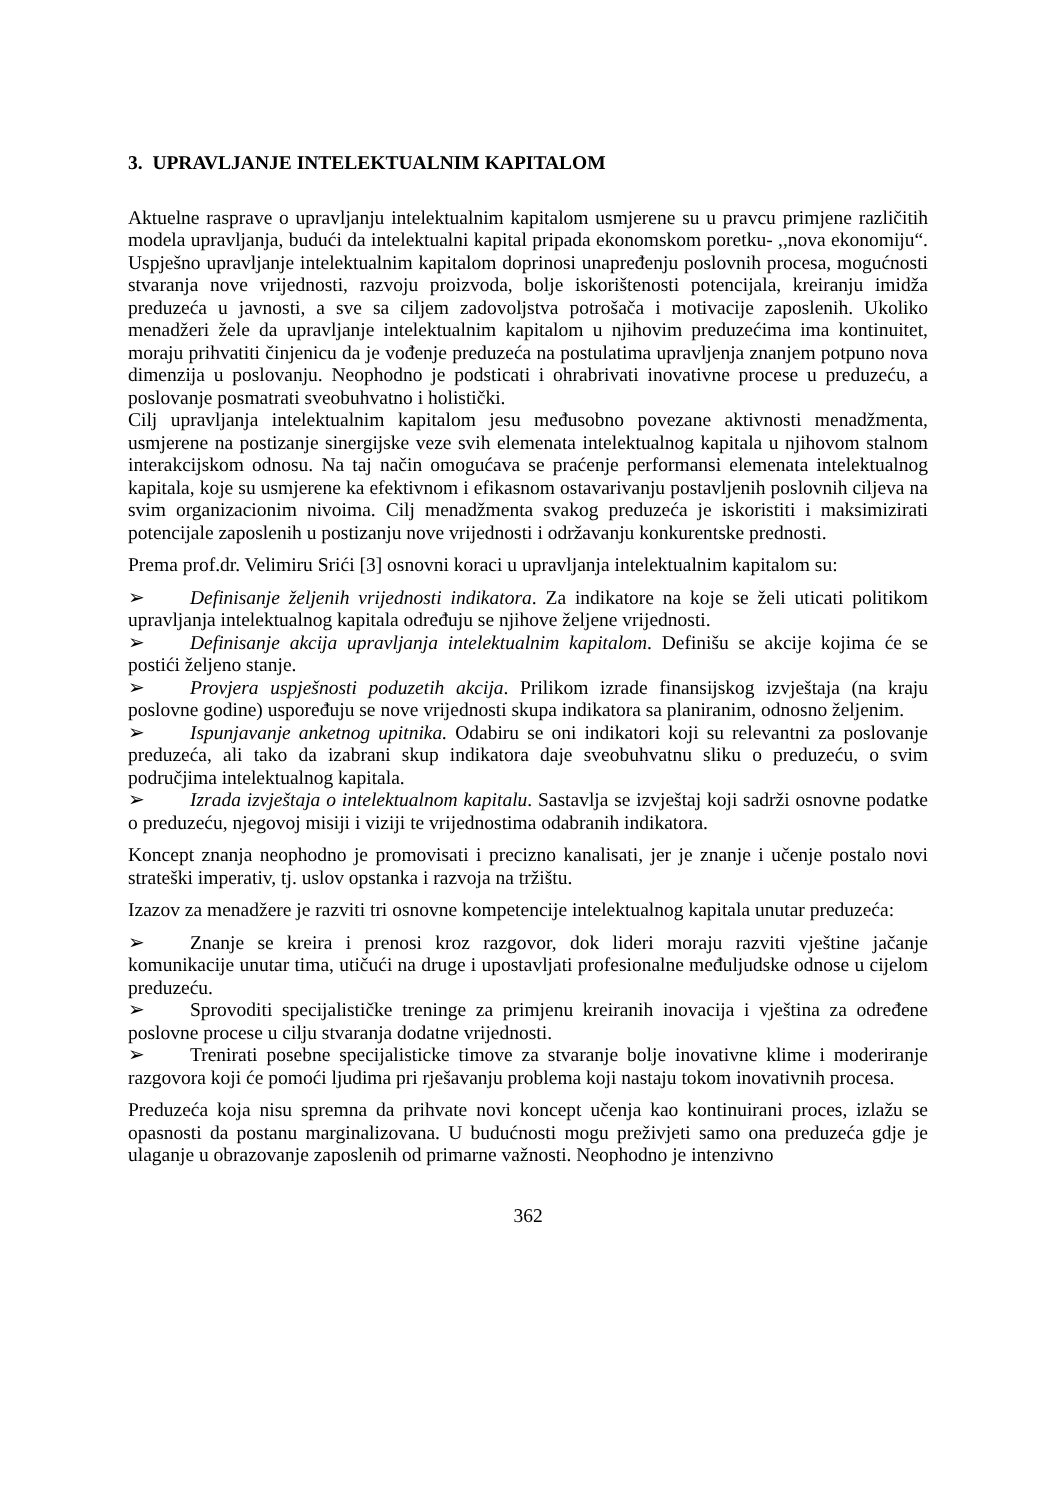3. UPRAVLJANJE INTELEKTUALNIM KAPITALOM
Aktuelne rasprave o upravljanju intelektualnim kapitalom usmjerene su u pravcu primjene različitih modela upravljanja, budući da intelektualni kapital pripada ekonomskom poretku- ,,nova ekonomiju“. Uspješno upravljanje intelektualnim kapitalom doprinosi unapređenju poslovnih procesa, mogućnosti stvaranja nove vrijednosti, razvoju proizvoda, bolje iskorištenosti potencijala, kreiranju imidža preduzeća u javnosti, a sve sa ciljem zadovoljstva potrošača i motivacije zaposlenih. Ukoliko menadžeri žele da upravljanje intelektualnim kapitalom u njihovim preduzećima ima kontinuitet, moraju prihvatiti činjenicu da je vođenje preduzeća na postulatima upravljenja znanjem potpuno nova dimenzija u poslovanju. Neophodno je podsticati i ohrabrivati inovativne procese u preduzeću, a poslovanje posmatrati sveobuhvatno i holistički.
Cilj upravljanja intelektualnim kapitalom jesu međusobno povezane aktivnosti menadžmenta, usmjerene na postizanje sinergijske veze svih elemenata intelektualnog kapitala u njihovom stalnom interakcijskom odnosu. Na taj način omogućava se praćenje performansi elemenata intelektualnog kapitala, koje su usmjerene ka efektivnom i efikasnom ostavarivanju postavljenih poslovnih ciljeva na svim organizacionim nivoima. Cilj menadžmenta svakog preduzeća je iskoristiti i maksimizirati potencijale zaposlenih u postizanju nove vrijednosti i održavanju konkurentske prednosti.
Prema prof.dr. Velimiru Srići [3] osnovni koraci u upravljanja intelektualnim kapitalom su:
➢ Definisanje željenih vrijednosti indikatora. Za indikatore na koje se želi uticati politikom upravljanja intelektualnog kapitala određuju se njihove željene vrijednosti.
➢ Definisanje akcija upravljanja intelektualnim kapitalom. Definišu se akcije kojima će se postići željeno stanje.
➢ Provjera uspješnosti poduzetih akcija. Prilikom izrade finansijskog izvještaja (na kraju poslovne godine) uspoređuju se nove vrijednosti skupa indikatora sa planiranim, odnosno željenim.
➢ Ispunjavanje anketnog upitnika. Odabiru se oni indikatori koji su relevantni za poslovanje preduzeća, ali tako da izabrani skup indikatora daje sveobuhvatnu sliku o preduzeću, o svim područjima intelektualnog kapitala.
➢ Izrada izvještaja o intelektualnom kapitalu. Sastavlja se izvještaj koji sadrži osnovne podatke o preduzeću, njegovoj misiji i viziji te vrijednostima odabranih indikatora.
Koncept znanja neophodno je promovisati i precizno kanalisati, jer je znanje i učenje postalo novi strateški imperativ, tj. uslov opstanka i razvoja na tržištu.
Izazov za menadžere je razviti tri osnovne kompetencije intelektualnog kapitala unutar preduzeća:
➢ Znanje se kreira i prenosi kroz razgovor, dok lideri moraju razviti vještine jačanje komunikacije unutar tima, utičući na druge i upostavljati profesionalne međuljudske odnose u cijelom preduzeću.
➢ Sprovoditi specijalističke treninge za primjenu kreiranih inovacija i vještina za određene poslovne procese u cilju stvaranja dodatne vrijednosti.
➢ Trenirati posebne specijalisticke timove za stvaranje bolje inovativne klime i moderiranje razgovora koji će pomoći ljudima pri rješavanju problema koji nastaju tokom inovativnih procesa.
Preduzeća koja nisu spremna da prihvate novi koncept učenja kao kontinuirani proces, izlažu se opasnosti da postanu marginalizovana. U budućnosti mogu preživjeti samo ona preduzeća gdje je ulaganje u obrazovanje zaposlenih od primarne važnosti. Neophodno je intenzivno
362